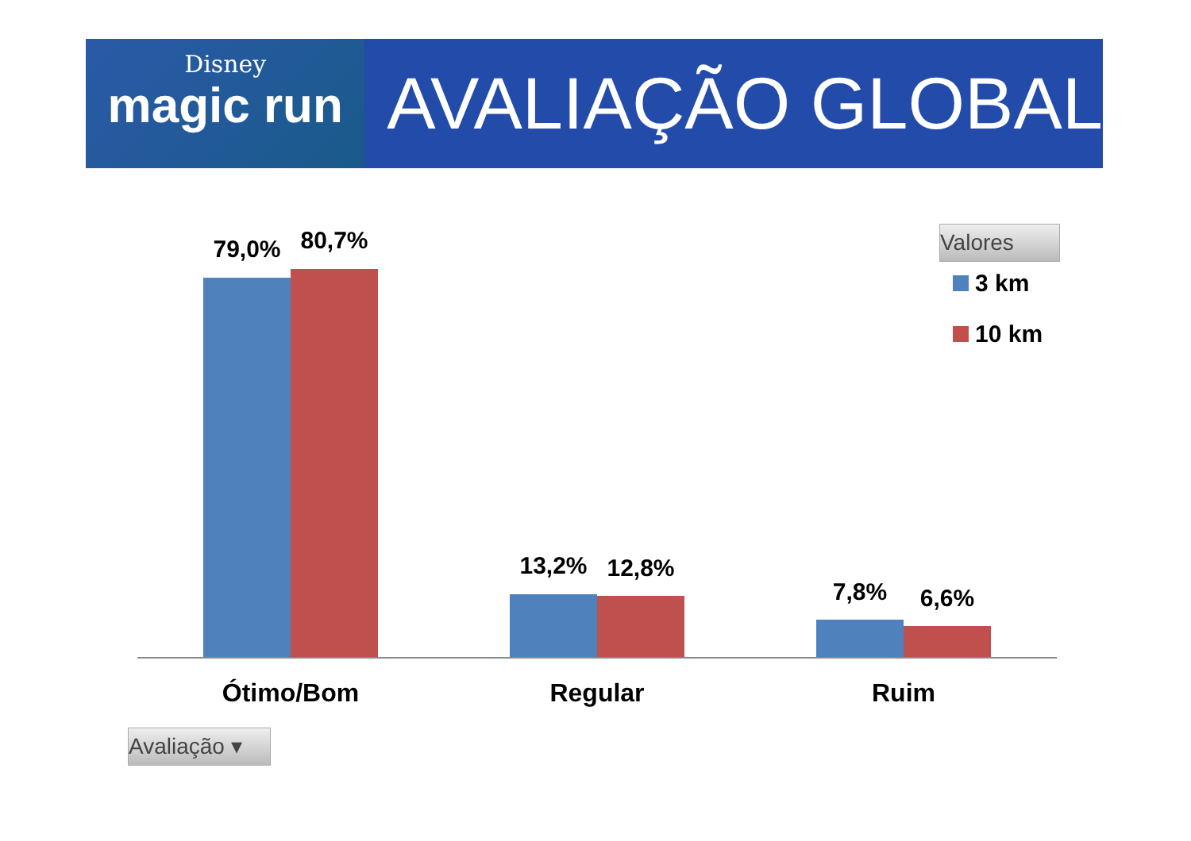Disney
magic run
AVALIAÇÃO GLOBAL
Valores
3 km
10 km
79,0% 80,7%
13,2% 12,8%
7,8% 6,6%
Ótimo/Bom Regular Ruim
Avaliação ▾